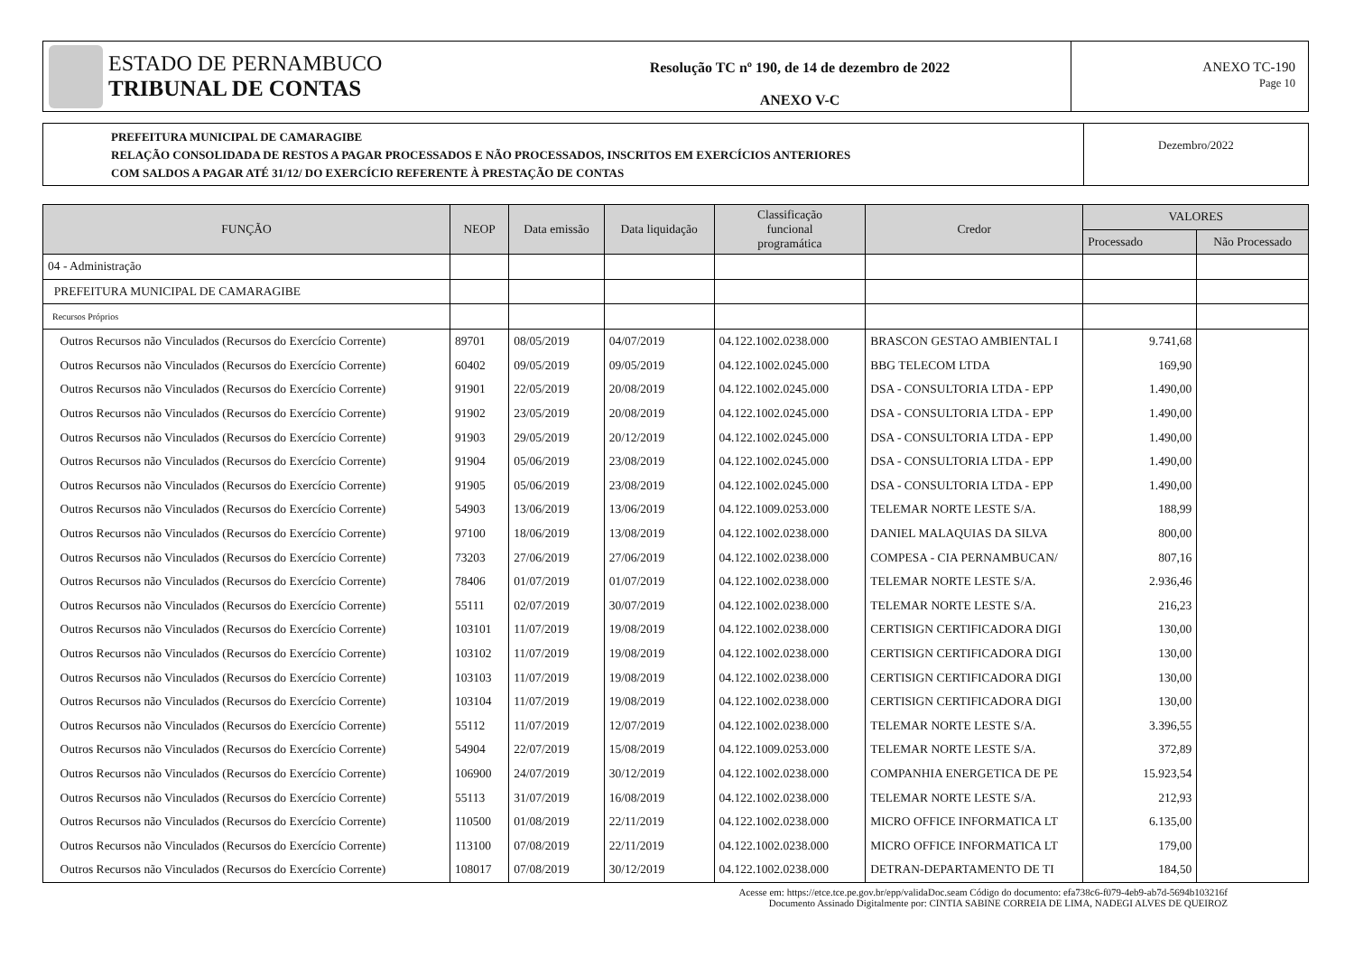ESTADO DE PERNAMBUCO
TRIBUNAL DE CONTAS
Resolução TC nº 190, de 14 de dezembro de 2022
ANEXO V-C
ANEXO TC-190
Page 10
PREFEITURA MUNICIPAL DE CAMARAGIBE
RELAÇÃO CONSOLIDADA DE RESTOS A PAGAR PROCESSADOS E NÃO PROCESSADOS, INSCRITOS EM EXERCÍCIOS ANTERIORES
COM SALDOS A PAGAR ATÉ 31/12/ DO EXERCÍCIO REFERENTE À PRESTAÇÃO DE CONTAS
Dezembro/2022
| FUNÇÃO | NEOP | Data emissão | Data liquidação | Classificação funcional programática | Credor | VALORES | |
| --- | --- | --- | --- | --- | --- | --- | --- |
| | | | | | | Processado | Não Processado |
| 04 - Administração | | | | | | | |
| PREFEITURA MUNICIPAL DE CAMARAGIBE | | | | | | | |
| Recursos Próprios | | | | | | | |
| Outros Recursos não Vinculados (Recursos do Exercício Corrente) | 89701 | 08/05/2019 | 04/07/2019 | 04.122.1002.0238.000 | BRASCON GESTAO AMBIENTAL I | 9.741,68 | |
| Outros Recursos não Vinculados (Recursos do Exercício Corrente) | 60402 | 09/05/2019 | 09/05/2019 | 04.122.1002.0245.000 | BBG TELECOM LTDA | 169,90 | |
| Outros Recursos não Vinculados (Recursos do Exercício Corrente) | 91901 | 22/05/2019 | 20/08/2019 | 04.122.1002.0245.000 | DSA - CONSULTORIA LTDA - EPP | 1.490,00 | |
| Outros Recursos não Vinculados (Recursos do Exercício Corrente) | 91902 | 23/05/2019 | 20/08/2019 | 04.122.1002.0245.000 | DSA - CONSULTORIA LTDA - EPP | 1.490,00 | |
| Outros Recursos não Vinculados (Recursos do Exercício Corrente) | 91903 | 29/05/2019 | 20/12/2019 | 04.122.1002.0245.000 | DSA - CONSULTORIA LTDA - EPP | 1.490,00 | |
| Outros Recursos não Vinculados (Recursos do Exercício Corrente) | 91904 | 05/06/2019 | 23/08/2019 | 04.122.1002.0245.000 | DSA - CONSULTORIA LTDA - EPP | 1.490,00 | |
| Outros Recursos não Vinculados (Recursos do Exercício Corrente) | 91905 | 05/06/2019 | 23/08/2019 | 04.122.1002.0245.000 | DSA - CONSULTORIA LTDA - EPP | 1.490,00 | |
| Outros Recursos não Vinculados (Recursos do Exercício Corrente) | 54903 | 13/06/2019 | 13/06/2019 | 04.122.1009.0253.000 | TELEMAR NORTE LESTE S/A. | 188,99 | |
| Outros Recursos não Vinculados (Recursos do Exercício Corrente) | 97100 | 18/06/2019 | 13/08/2019 | 04.122.1002.0238.000 | DANIEL MALAQUIAS DA SILVA | 800,00 | |
| Outros Recursos não Vinculados (Recursos do Exercício Corrente) | 73203 | 27/06/2019 | 27/06/2019 | 04.122.1002.0238.000 | COMPESA - CIA PERNAMBUCAN/ | 807,16 | |
| Outros Recursos não Vinculados (Recursos do Exercício Corrente) | 78406 | 01/07/2019 | 01/07/2019 | 04.122.1002.0238.000 | TELEMAR NORTE LESTE S/A. | 2.936,46 | |
| Outros Recursos não Vinculados (Recursos do Exercício Corrente) | 55111 | 02/07/2019 | 30/07/2019 | 04.122.1002.0238.000 | TELEMAR NORTE LESTE S/A. | 216,23 | |
| Outros Recursos não Vinculados (Recursos do Exercício Corrente) | 103101 | 11/07/2019 | 19/08/2019 | 04.122.1002.0238.000 | CERTISIGN CERTIFICADORA DIGI | 130,00 | |
| Outros Recursos não Vinculados (Recursos do Exercício Corrente) | 103102 | 11/07/2019 | 19/08/2019 | 04.122.1002.0238.000 | CERTISIGN CERTIFICADORA DIGI | 130,00 | |
| Outros Recursos não Vinculados (Recursos do Exercício Corrente) | 103103 | 11/07/2019 | 19/08/2019 | 04.122.1002.0238.000 | CERTISIGN CERTIFICADORA DIGI | 130,00 | |
| Outros Recursos não Vinculados (Recursos do Exercício Corrente) | 103104 | 11/07/2019 | 19/08/2019 | 04.122.1002.0238.000 | CERTISIGN CERTIFICADORA DIGI | 130,00 | |
| Outros Recursos não Vinculados (Recursos do Exercício Corrente) | 55112 | 11/07/2019 | 12/07/2019 | 04.122.1002.0238.000 | TELEMAR NORTE LESTE S/A. | 3.396,55 | |
| Outros Recursos não Vinculados (Recursos do Exercício Corrente) | 54904 | 22/07/2019 | 15/08/2019 | 04.122.1009.0253.000 | TELEMAR NORTE LESTE S/A. | 372,89 | |
| Outros Recursos não Vinculados (Recursos do Exercício Corrente) | 106900 | 24/07/2019 | 30/12/2019 | 04.122.1002.0238.000 | COMPANHIA ENERGETICA DE PE | 15.923,54 | |
| Outros Recursos não Vinculados (Recursos do Exercício Corrente) | 55113 | 31/07/2019 | 16/08/2019 | 04.122.1002.0238.000 | TELEMAR NORTE LESTE S/A. | 212,93 | |
| Outros Recursos não Vinculados (Recursos do Exercício Corrente) | 110500 | 01/08/2019 | 22/11/2019 | 04.122.1002.0238.000 | MICRO OFFICE INFORMATICA LT | 6.135,00 | |
| Outros Recursos não Vinculados (Recursos do Exercício Corrente) | 113100 | 07/08/2019 | 22/11/2019 | 04.122.1002.0238.000 | MICRO OFFICE INFORMATICA LT | 179,00 | |
| Outros Recursos não Vinculados (Recursos do Exercício Corrente) | 108017 | 07/08/2019 | 30/12/2019 | 04.122.1002.0238.000 | DETRAN-DEPARTAMENTO DE TI | 184,50 | |
Acesse em: https://etce.tce.pe.gov.br/epp/validaDoc.seam Código do documento: efa738c6-f079-4eb9-ab7d-5694b103216f
Documento Assinado Digitalmente por: CINTIA SABINE CORREIA DE LIMA, NADEGI ALVES DE QUEIROZ